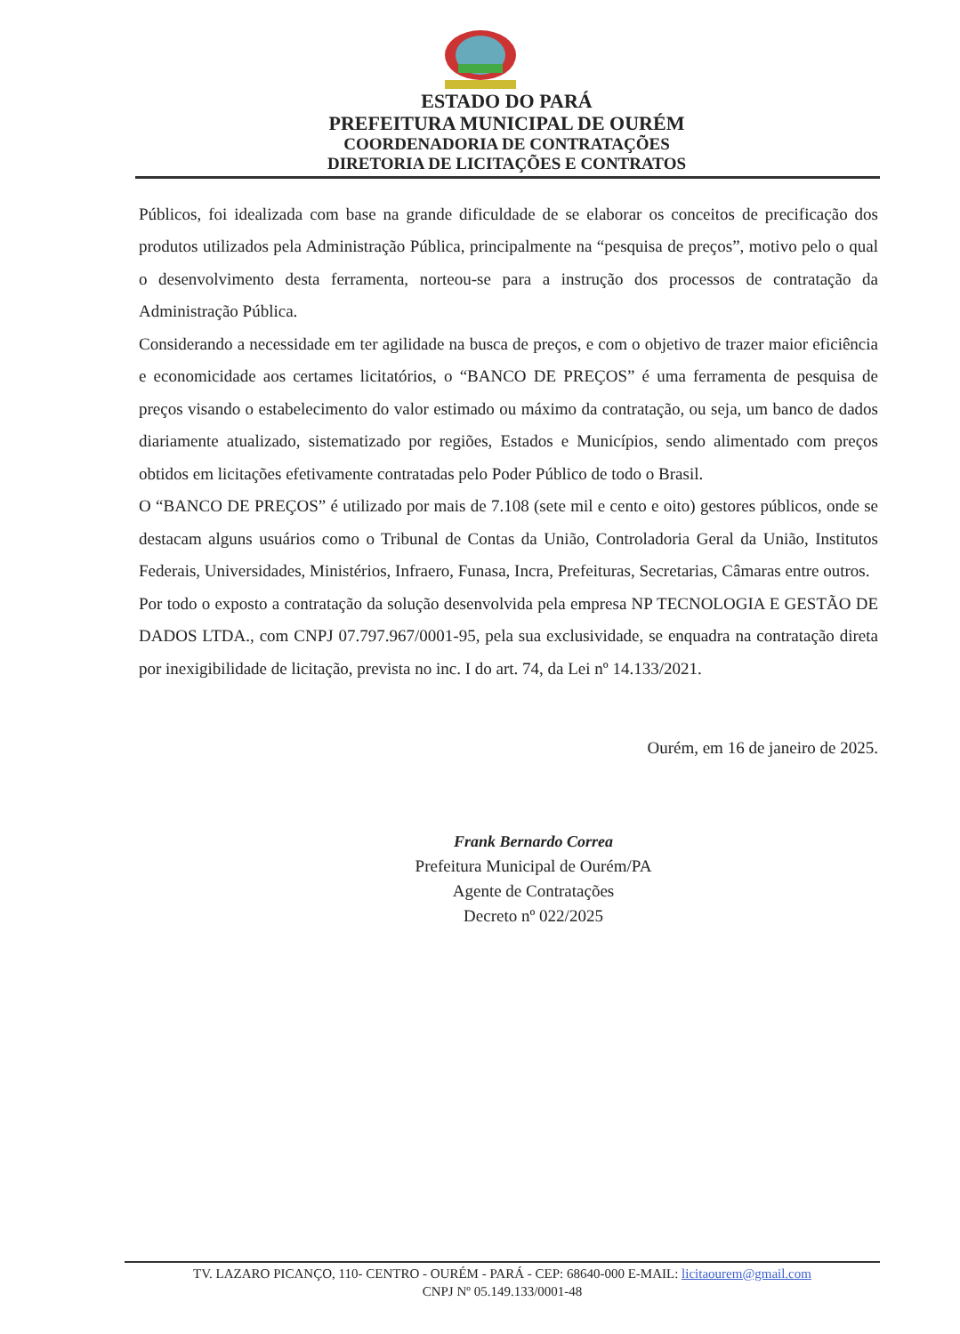ESTADO DO PARÁ
PREFEITURA MUNICIPAL DE OURÉM
COORDENADORIA DE CONTRATAÇÕES
DIRETORIA DE LICITAÇÕES E CONTRATOS
Públicos, foi idealizada com base na grande dificuldade de se elaborar os conceitos de precificação dos produtos utilizados pela Administração Pública, principalmente na “pesquisa de preços”, motivo pelo o qual o desenvolvimento desta ferramenta, norteou-se para a instrução dos processos de contratação da Administração Pública.
Considerando a necessidade em ter agilidade na busca de preços, e com o objetivo de trazer maior eficiência e economicidade aos certames licitatórios, o “BANCO DE PREÇOS” é uma ferramenta de pesquisa de preços visando o estabelecimento do valor estimado ou máximo da contratação, ou seja, um banco de dados diariamente atualizado, sistematizado por regiões, Estados e Municípios, sendo alimentado com preços obtidos em licitações efetivamente contratadas pelo Poder Público de todo o Brasil.
O “BANCO DE PREÇOS” é utilizado por mais de 7.108 (sete mil e cento e oito) gestores públicos, onde se destacam alguns usuários como o Tribunal de Contas da União, Controladoria Geral da União, Institutos Federais, Universidades, Ministérios, Infraero, Funasa, Incra, Prefeituras, Secretarias, Câmaras entre outros.
Por todo o exposto a contratação da solução desenvolvida pela empresa NP TECNOLOGIA E GESTÃO DE DADOS LTDA., com CNPJ 07.797.967/0001-95, pela sua exclusividade, se enquadra na contratação direta por inexigibilidade de licitação, prevista no inc. I do art. 74, da Lei nº 14.133/2021.
Ourém, em 16 de janeiro de 2025.
Frank Bernardo Correa
Prefeitura Municipal de Ourém/PA
Agente de Contratações
Decreto nº 022/2025
TV. LAZARO PICANÇO, 110- CENTRO - OURÉM - PARÁ - CEP: 68640-000 E-MAIL: licitaourem@gmail.com
CNPJ Nº 05.149.133/0001-48